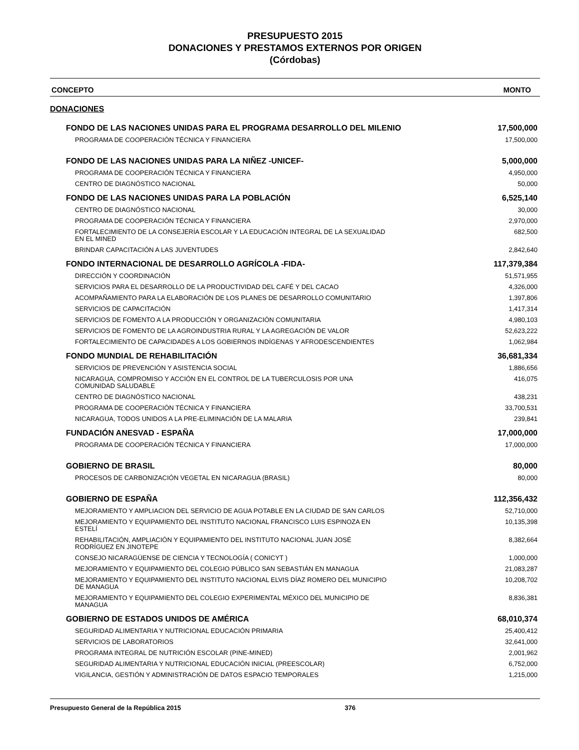PRESUPUESTO 2015
DONACIONES Y PRESTAMOS EXTERNOS POR ORIGEN
(Córdobas)
CONCEPTO MONTO
DONACIONES
| FONDO DE LAS NACIONES UNIDAS PARA EL PROGRAMA DESARROLLO DEL MILENIO | 17,500,000 |
| PROGRAMA DE COOPERACIÓN TÉCNICA Y FINANCIERA | 17,500,000 |
| FONDO DE LAS NACIONES UNIDAS PARA LA NIÑEZ -UNICEF- | 5,000,000 |
| PROGRAMA DE COOPERACIÓN TÉCNICA Y FINANCIERA | 4,950,000 |
| CENTRO DE DIAGNÓSTICO NACIONAL | 50,000 |
| FONDO DE LAS NACIONES UNIDAS PARA LA POBLACIÓN | 6,525,140 |
| CENTRO DE DIAGNÓSTICO NACIONAL | 30,000 |
| PROGRAMA DE COOPERACIÓN TÉCNICA Y FINANCIERA | 2,970,000 |
| FORTALECIMIENTO DE LA CONSEJERÍA ESCOLAR Y LA EDUCACIÓN INTEGRAL DE LA SEXUALIDAD EN EL MINED | 682,500 |
| BRINDAR CAPACITACIÓN A LAS JUVENTUDES | 2,842,640 |
| FONDO INTERNACIONAL DE DESARROLLO AGRÍCOLA -FIDA- | 117,379,384 |
| DIRECCIÓN Y COORDINACIÓN | 51,571,955 |
| SERVICIOS PARA EL DESARROLLO DE LA PRODUCTIVIDAD DEL CAFÉ Y DEL CACAO | 4,326,000 |
| ACOMPAÑAMIENTO PARA LA ELABORACIÓN DE LOS PLANES DE DESARROLLO COMUNITARIO | 1,397,806 |
| SERVICIOS DE CAPACITACIÓN | 1,417,314 |
| SERVICIOS DE FOMENTO A LA PRODUCCIÓN Y ORGANIZACIÓN COMUNITARIA | 4,980,103 |
| SERVICIOS DE FOMENTO DE LA AGROINDUSTRIA RURAL Y LA AGREGACIÓN DE VALOR | 52,623,222 |
| FORTALECIMIENTO DE CAPACIDADES A LOS GOBIERNOS INDÍGENAS Y AFRODESCENDIENTES | 1,062,984 |
| FONDO MUNDIAL DE REHABILITACIÓN | 36,681,334 |
| SERVICIOS DE PREVENCIÓN Y ASISTENCIA SOCIAL | 1,886,656 |
| NICARAGUA, COMPROMISO Y ACCIÓN EN EL CONTROL DE LA TUBERCULOSIS POR UNA COMUNIDAD SALUDABLE | 416,075 |
| CENTRO DE DIAGNÓSTICO NACIONAL | 438,231 |
| PROGRAMA DE COOPERACIÓN TÉCNICA Y FINANCIERA | 33,700,531 |
| NICARAGUA, TODOS UNIDOS A LA PRE-ELIMINACIÓN DE LA MALARIA | 239,841 |
| FUNDACIÓN ANESVAD - ESPAÑA | 17,000,000 |
| PROGRAMA DE COOPERACIÓN TÉCNICA Y FINANCIERA | 17,000,000 |
| GOBIERNO DE BRASIL | 80,000 |
| PROCESOS DE CARBONIZACIÓN VEGETAL EN NICARAGUA (BRASIL) | 80,000 |
| GOBIERNO DE ESPAÑA | 112,356,432 |
| MEJORAMIENTO Y AMPLIACION DEL SERVICIO DE AGUA POTABLE EN LA CIUDAD DE SAN CARLOS | 52,710,000 |
| MEJORAMIENTO Y EQUIPAMIENTO DEL INSTITUTO NACIONAL FRANCISCO LUIS ESPINOZA EN ESTELÍ | 10,135,398 |
| REHABILITACIÓN, AMPLIACIÓN Y EQUIPAMIENTO DEL INSTITUTO NACIONAL JUAN JOSÉ RODRÍGUEZ EN JINOTEPE | 8,382,664 |
| CONSEJO NICARAGÜENSE DE CIENCIA Y TECNOLOGÍA ( CONICYT ) | 1,000,000 |
| MEJORAMIENTO Y EQUIPAMIENTO DEL COLEGIO PÚBLICO SAN SEBASTIÁN EN MANAGUA | 21,083,287 |
| MEJORAMIENTO Y EQUIPAMIENTO DEL INSTITUTO NACIONAL ELVIS DÍAZ ROMERO DEL MUNICIPIO DE MANAGUA | 10,208,702 |
| MEJORAMIENTO Y EQUIPAMIENTO DEL COLEGIO EXPERIMENTAL MÉXICO DEL MUNICIPIO DE MANAGUA | 8,836,381 |
| GOBIERNO DE ESTADOS UNIDOS DE AMÉRICA | 68,010,374 |
| SEGURIDAD ALIMENTARIA Y NUTRICIONAL EDUCACIÓN PRIMARIA | 25,400,412 |
| SERVICIOS DE LABORATORIOS | 32,641,000 |
| PROGRAMA INTEGRAL DE NUTRICIÓN ESCOLAR (PINE-MINED) | 2,001,962 |
| SEGURIDAD ALIMENTARIA Y NUTRICIONAL EDUCACIÓN INICIAL (PREESCOLAR) | 6,752,000 |
| VIGILANCIA, GESTIÓN Y ADMINISTRACIÓN DE DATOS ESPACIO TEMPORALES | 1,215,000 |
Presupuesto General de la República 2015 376